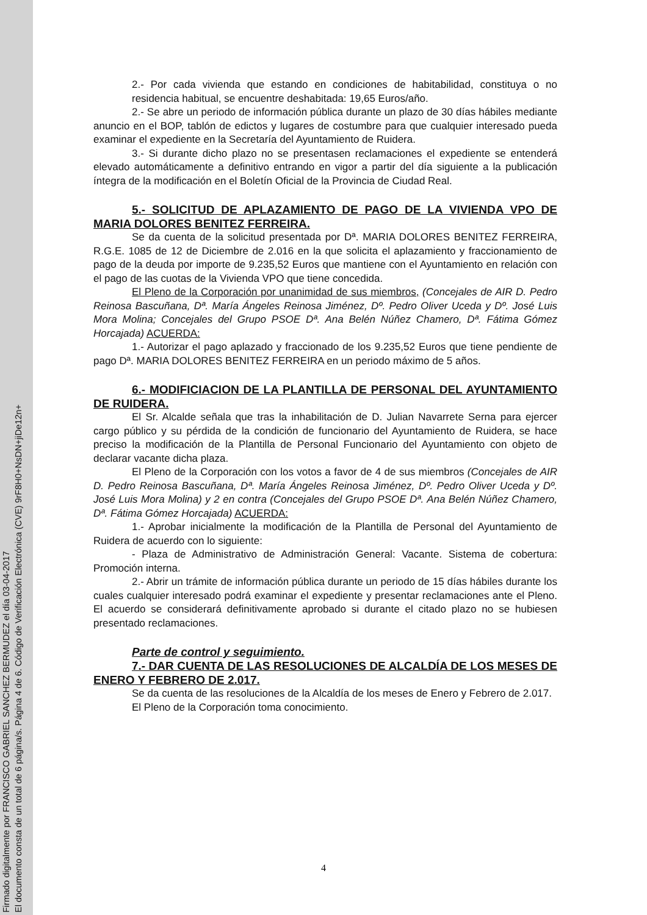Firmado digitalmente por FRANCISCO GABRIEL SANCHEZ BERMUDEZ el día 03-04-2017
El documento consta de un total de 6 página/s. Página 4 de 6. Código de Verificación Electrónica (CVE) 9rF8H0+NsDN+jiDe12n+
2.- Por cada vivienda que estando en condiciones de habitabilidad, constituya o no residencia habitual, se encuentre deshabitada: 19,65 Euros/año.
2.- Se abre un periodo de información pública durante un plazo de 30 días hábiles mediante anuncio en el BOP, tablón de edictos y lugares de costumbre para que cualquier interesado pueda examinar el expediente en la Secretaría del Ayuntamiento de Ruidera.
3.- Si durante dicho plazo no se presentasen reclamaciones el expediente se entenderá elevado automáticamente a definitivo entrando en vigor a partir del día siguiente a la publicación íntegra de la modificación en el Boletín Oficial de la Provincia de Ciudad Real.
5.- SOLICITUD DE APLAZAMIENTO DE PAGO DE LA VIVIENDA VPO DE MARIA DOLORES BENITEZ FERREIRA.
Se da cuenta de la solicitud presentada por Dª. MARIA DOLORES BENITEZ FERREIRA, R.G.E. 1085 de 12 de Diciembre de 2.016 en la que solicita el aplazamiento y fraccionamiento de pago de la deuda por importe de 9.235,52 Euros que mantiene con el Ayuntamiento en relación con el pago de las cuotas de la Vivienda VPO que tiene concedida.
El Pleno de la Corporación por unanimidad de sus miembros, (Concejales de AIR D. Pedro Reinosa Bascuñana, Dª. María Ángeles Reinosa Jiménez, Dº. Pedro Oliver Uceda y Dº. José Luis Mora Molina; Concejales del Grupo PSOE Dª. Ana Belén Núñez Chamero, Dª. Fátima Gómez Horcajada) ACUERDA:
1.- Autorizar el pago aplazado y fraccionado de los 9.235,52 Euros que tiene pendiente de pago Dª. MARIA DOLORES BENITEZ FERREIRA en un periodo máximo de 5 años.
6.- MODIFICIACION DE LA PLANTILLA DE PERSONAL DEL AYUNTAMIENTO DE RUIDERA.
El Sr. Alcalde señala que tras la inhabilitación de D. Julian Navarrete Serna para ejercer cargo público y su pérdida de la condición de funcionario del Ayuntamiento de Ruidera, se hace preciso la modificación de la Plantilla de Personal Funcionario del Ayuntamiento con objeto de declarar vacante dicha plaza.
El Pleno de la Corporación con los votos a favor de 4 de sus miembros (Concejales de AIR D. Pedro Reinosa Bascuñana, Dª. María Ángeles Reinosa Jiménez, Dº. Pedro Oliver Uceda y Dº. José Luis Mora Molina) y 2 en contra (Concejales del Grupo PSOE Dª. Ana Belén Núñez Chamero, Dª. Fátima Gómez Horcajada) ACUERDA:
1.- Aprobar inicialmente la modificación de la Plantilla de Personal del Ayuntamiento de Ruidera de acuerdo con lo siguiente:
- Plaza de Administrativo de Administración General: Vacante. Sistema de cobertura: Promoción interna.
2.- Abrir un trámite de información pública durante un periodo de 15 días hábiles durante los cuales cualquier interesado podrá examinar el expediente y presentar reclamaciones ante el Pleno. El acuerdo se considerará definitivamente aprobado si durante el citado plazo no se hubiesen presentado reclamaciones.
Parte de control y seguimiento.
7.- DAR CUENTA DE LAS RESOLUCIONES DE ALCALDÍA DE LOS MESES DE ENERO Y FEBRERO DE 2.017.
Se da cuenta de las resoluciones de la Alcaldía de los meses de Enero y Febrero de 2.017.
El Pleno de la Corporación toma conocimiento.
4